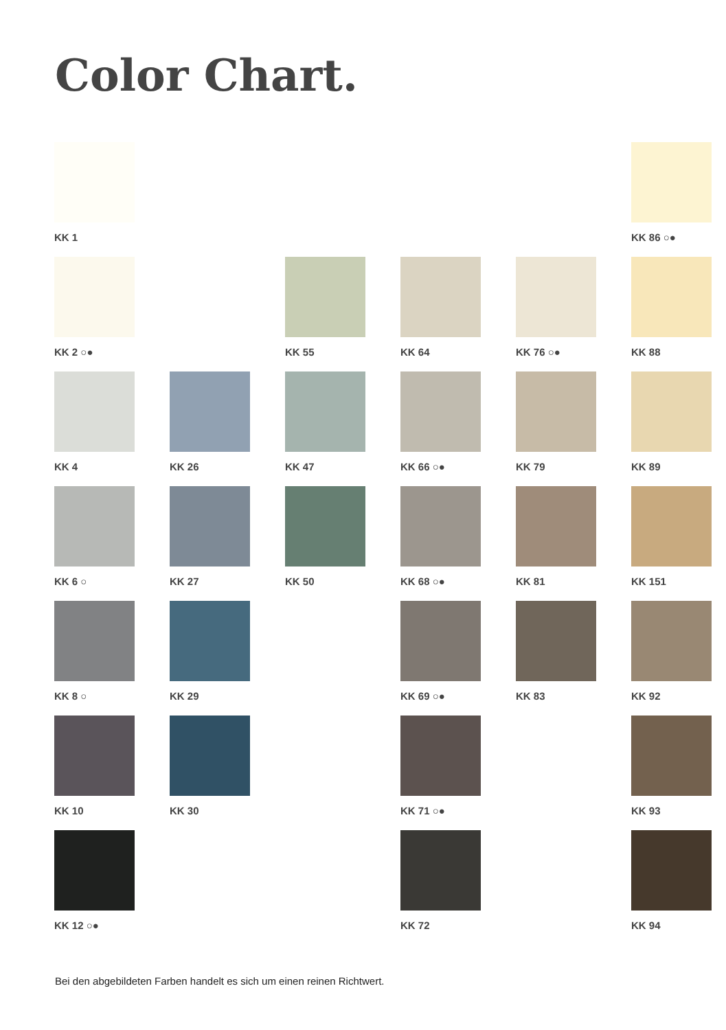Color Chart.
KK 1
KK 86 ○●
KK 2 ○●
KK 55
KK 64
KK 76 ○●
KK 88
KK 4
KK 26
KK 47
KK 66 ○●
KK 79
KK 89
KK 6 ○
KK 27
KK 50
KK 68 ○●
KK 81
KK 151
KK 8 ○
KK 29
KK 69 ○●
KK 83
KK 92
KK 10
KK 30
KK 71 ○●
KK 93
KK 12 ○●
KK 72
KK 94
Bei den abgebildeten Farben handelt es sich um einen reinen Richtwert.